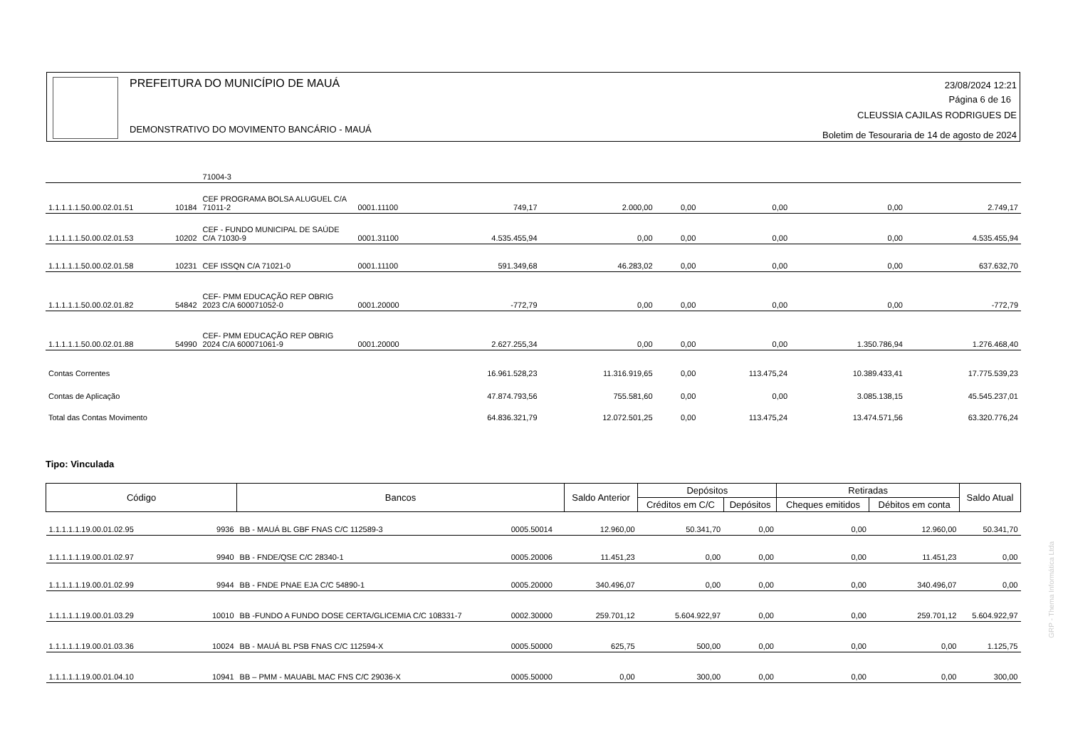PREFEITURA DO MUNICÍPIO DE MAUÁ
DEMONSTRATIVO DO MOVIMENTO BANCÁRIO - MAUÁ
23/08/2024 12:21
Página 6 de 16
CLEUSSIA CAJILAS RODRIGUES DE
Boletim de Tesouraria de 14 de agosto de 2024
| | | 71004-3 | | | | | | | |
| 1.1.1.1.1.50.00.02.01.51 | 10184 | CEF PROGRAMA BOLSA ALUGUEL C/A 71011-2 | 0001.11100 | 749,17 | 2.000,00 | 0,00 | 0,00 | 0,00 | 2.749,17 |
| 1.1.1.1.1.50.00.02.01.53 | 10202 | CEF - FUNDO MUNICIPAL DE SAÚDE C/A 71030-9 | 0001.31100 | 4.535.455,94 | 0,00 | 0,00 | 0,00 | 0,00 | 4.535.455,94 |
| 1.1.1.1.1.50.00.02.01.58 | 10231 | CEF ISSQN C/A 71021-0 | 0001.11100 | 591.349,68 | 46.283,02 | 0,00 | 0,00 | 0,00 | 637.632,70 |
| 1.1.1.1.1.50.00.02.01.82 | 54842 | CEF- PMM EDUCAÇÃO REP OBRIG 2023 C/A 600071052-0 | 0001.20000 | -772,79 | 0,00 | 0,00 | 0,00 | 0,00 | -772,79 |
| 1.1.1.1.1.50.00.02.01.88 | 54990 | CEF- PMM EDUCAÇÃO REP OBRIG 2024 C/A 600071061-9 | 0001.20000 | 2.627.255,34 | 0,00 | 0,00 | 0,00 | 1.350.786,94 | 1.276.468,40 |
| Contas Correntes | | | | 16.961.528,23 | 11.316.919,65 | 0,00 | 113.475,24 | 10.389.433,41 | 17.775.539,23 |
| Contas de Aplicação | | | | 47.874.793,56 | 755.581,60 | 0,00 | 0,00 | 3.085.138,15 | 45.545.237,01 |
| Total das Contas Movimento | | | | 64.836.321,79 | 12.072.501,25 | 0,00 | 113.475,24 | 13.474.571,56 | 63.320.776,24 |
Tipo: Vinculada
| Código | | Bancos | | Saldo Anterior | Depósitos | | Retiradas | | Saldo Atual |
| --- | --- | --- | --- | --- | --- | --- | --- | --- | --- |
| | | | | | Créditos em C/C | Depósitos | Cheques emitidos | Débitos em conta | |
| 1.1.1.1.1.19.00.01.02.95 | 9936 | BB - MAUÁ BL GBF FNAS C/C 112589-3 | 0005.50014 | 12.960,00 | 50.341,70 | 0,00 | 0,00 | 12.960,00 | 50.341,70 |
| 1.1.1.1.1.19.00.01.02.97 | 9940 | BB - FNDE/QSE C/C 28340-1 | 0005.20006 | 11.451,23 | 0,00 | 0,00 | 0,00 | 11.451,23 | 0,00 |
| 1.1.1.1.1.19.00.01.02.99 | 9944 | BB - FNDE PNAE EJA C/C 54890-1 | 0005.20000 | 340.496,07 | 0,00 | 0,00 | 0,00 | 340.496,07 | 0,00 |
| 1.1.1.1.1.19.00.01.03.29 | 10010 | BB -FUNDO A FUNDO DOSE CERTA/GLICEMIA C/C 108331-7 | 0002.30000 | 259.701,12 | 5.604.922,97 | 0,00 | 0,00 | 259.701,12 | 5.604.922,97 |
| 1.1.1.1.1.19.00.01.03.36 | 10024 | BB - MAUÁ BL PSB FNAS C/C 112594-X | 0005.50000 | 625,75 | 500,00 | 0,00 | 0,00 | 0,00 | 1.125,75 |
| 1.1.1.1.1.19.00.01.04.10 | 10941 | BB – PMM - MAUABL MAC FNS C/C 29036-X | 0005.50000 | 0,00 | 300,00 | 0,00 | 0,00 | 0,00 | 300,00 |
GRP - Thema Informática Ltda